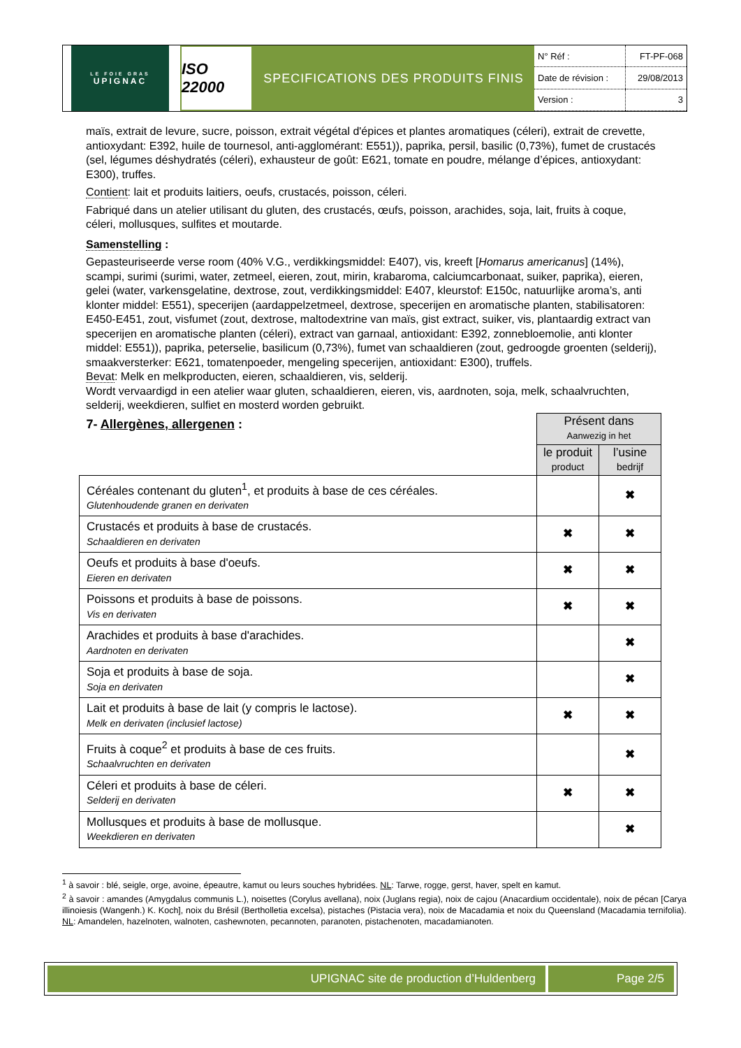LE FOIE GRAS
UPIGNAC
ISO 22000
SPECIFICATIONS DES PRODUITS FINIS
| N° Réf : | FT-PF-068 |
| Date de révision : | 29/08/2013 |
| Version : | 3 |
maïs, extrait de levure, sucre, poisson, extrait végétal d'épices et plantes aromatiques (céleri), extrait de crevette, antioxydant: E392, huile de tournesol, anti-agglomérant: E551)), paprika, persil, basilic (0,73%), fumet de crustacés (sel, légumes déshydratés (céleri), exhausteur de goût: E621, tomate en poudre, mélange d’épices, antioxydant: E300), truffes.
Contient: lait et produits laitiers, oeufs, crustacés, poisson, céleri.
Fabriqué dans un atelier utilisant du gluten, des crustacés, œufs, poisson, arachides, soja, lait, fruits à coque, céleri, mollusques, sulfites et moutarde.
Samenstelling :
Gepasteuriseerde verse room (40% V.G., verdikkingsmiddel: E407), vis, kreeft [Homarus americanus] (14%), scampi, surimi (surimi, water, zetmeel, eieren, zout, mirin, krabaroma, calciumcarbonaat, suiker, paprika), eieren, gelei (water, varkensgelatine, dextrose, zout, verdikkingsmiddel: E407, kleurstof: E150c, natuurlijke aroma’s, anti klonter middel: E551), specerijen (aardappelzetmeel, dextrose, specerijen en aromatische planten, stabilisatoren: E450-E451, zout, visfumet (zout, dextrose, maltodextrine van maïs, gist extract, suiker, vis, plantaardig extract van specerijen en aromatische planten (céleri), extract van garnaal, antioxidant: E392, zonnebloemolie, anti klonter middel: E551)), paprika, peterselie, basilicum (0,73%), fumet van schaaldieren (zout, gedroogde groenten (selderij), smaakversterker: E621, tomatenpoeder, mengeling specerijen, antioxidant: E300), truffels.
Bevat: Melk en melkproducten, eieren, schaaldieren, vis, selderij.
Wordt vervaardigd in een atelier waar gluten, schaaldieren, eieren, vis, aardnoten, soja, melk, schaalvruchten, selderij, weekdieren, sulfiet en mosterd worden gebruikt.
| 7- Allergènes, allergenen : | Présent dans Aanwezig in het | |
| | le produit product | l’usine bedrijf |
| Céréales contenant du gluten<sup>1</sup>, et produits à base de ces céréales. Glutenhoudende granen en derivaten | | ✖ |
| Crustacés et produits à base de crustacés. Schaaldieren en derivaten | ✖ | ✖ |
| Oeufs et produits à base d'oeufs. Eieren en derivaten | ✖ | ✖ |
| Poissons et produits à base de poissons. Vis en derivaten | ✖ | ✖ |
| Arachides et produits à base d'arachides. Aardnoten en derivaten | | ✖ |
| Soja et produits à base de soja. Soja en derivaten | | ✖ |
| Lait et produits à base de lait (y compris le lactose). Melk en derivaten (inclusief lactose) | ✖ | ✖ |
| Fruits à coque<sup>2</sup> et produits à base de ces fruits. Schaalvruchten en derivaten | | ✖ |
| Céleri et produits à base de céleri. Selderij en derivaten | ✖ | ✖ |
| Mollusques et produits à base de mollusque. Weekdieren en derivaten | | ✖ |
<sup>1</sup> à savoir : blé, seigle, orge, avoine, épeautre, kamut ou leurs souches hybridées. NL: Tarwe, rogge, gerst, haver, spelt en kamut.
<sup>2</sup> à savoir : amandes (Amygdalus communis L.), noisettes (Corylus avellana), noix (Juglans regia), noix de cajou (Anacardium occidentale), noix de pécan [Carya illinoiesis (Wangenh.) K. Koch], noix du Brésil (Bertholletia excelsa), pistaches (Pistacia vera), noix de Macadamia et noix du Queensland (Macadamia ternifolia). NL: Amandelen, hazelnoten, walnoten, cashewnoten, pecannoten, paranoten, pistachenoten, macadamianoten.
UPIGNAC site de production d’Huldenberg
Page 2/5